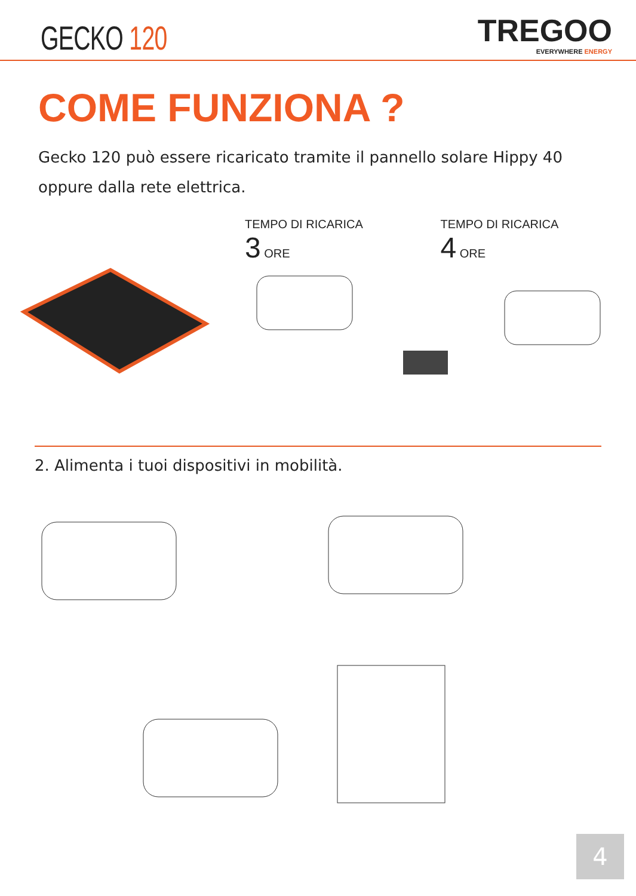GECKO 120
TREGOO
EVERYWHERE ENERGY
COME FUNZIONA ?
Gecko 120 può essere ricaricato tramite il pannello solare Hippy 40 oppure dalla rete elettrica.
TEMPO DI RICARICA
3 ORE
TEMPO DI RICARICA
4 ORE
2. Alimenta i tuoi dispositivi in mobilità.
4